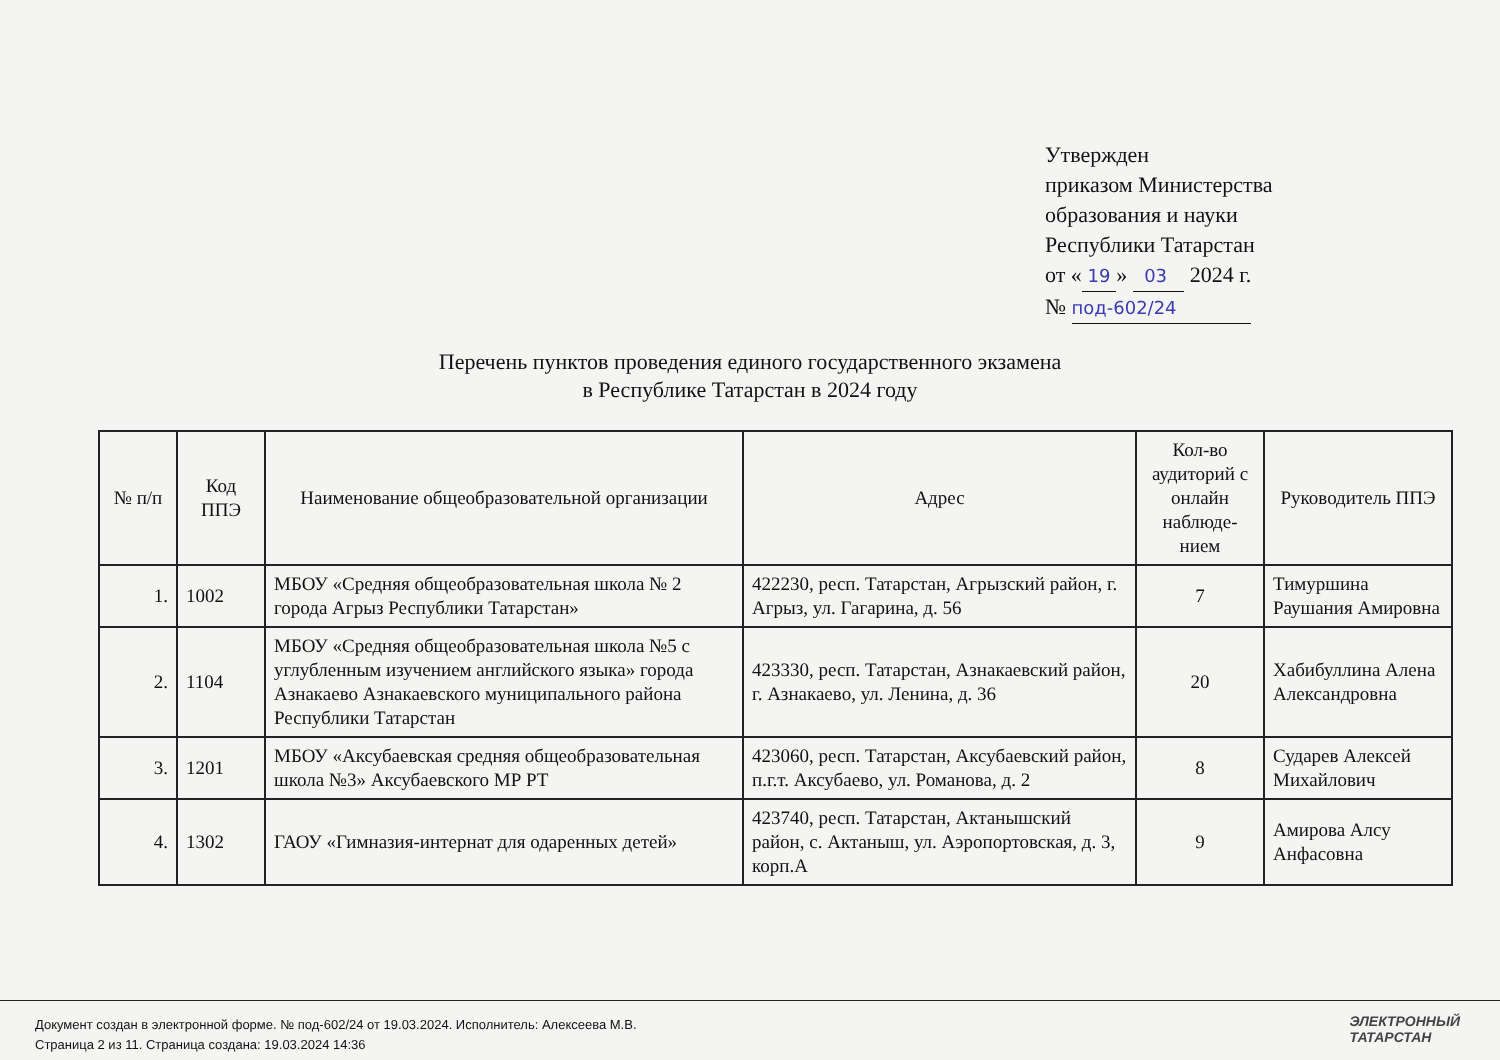Утвержден
приказом Министерства
образования и науки
Республики Татарстан
от « 19 » 03 2024 г.
№ под-602/24
Перечень пунктов проведения единого государственного экзамена
в Республике Татарстан в 2024 году
| № п/п | Код ППЭ | Наименование общеобразовательной организации | Адрес | Кол-во аудиторий с онлайн наблюде-нием | Руководитель ППЭ |
| --- | --- | --- | --- | --- | --- |
| 1. | 1002 | МБОУ «Средняя общеобразовательная школа № 2 города Агрыз Республики Татарстан» | 422230, респ. Татарстан, Агрызский район, г. Агрыз, ул. Гагарина, д. 56 | 7 | Тимуршина Раушания Амировна |
| 2. | 1104 | МБОУ «Средняя общеобразовательная школа №5 с углубленным изучением английского языка» города Азнакаево Азнакаевского муниципального района Республики Татарстан | 423330, респ. Татарстан, Азнакаевский район, г. Азнакаево, ул. Ленина, д. 36 | 20 | Хабибуллина Алена Александровна |
| 3. | 1201 | МБОУ «Аксубаевская средняя общеобразовательная школа №3» Аксубаевского МР РТ | 423060, респ. Татарстан, Аксубаевский район, п.г.т. Аксубаево, ул. Романова, д. 2 | 8 | Сударев Алексей Михайлович |
| 4. | 1302 | ГАОУ «Гимназия-интернат для одаренных детей» | 423740, респ. Татарстан, Актанышский район, с. Актаныш, ул. Аэропортовская, д. 3, корп.А | 9 | Амирова Алсу Анфасовна |
Документ создан в электронной форме. № под-602/24 от 19.03.2024. Исполнитель: Алексеева М.В.
Страница 2 из 11. Страница создана: 19.03.2024 14:36
ЭЛЕКТРОННЫЙ
ТАТАРСТАН